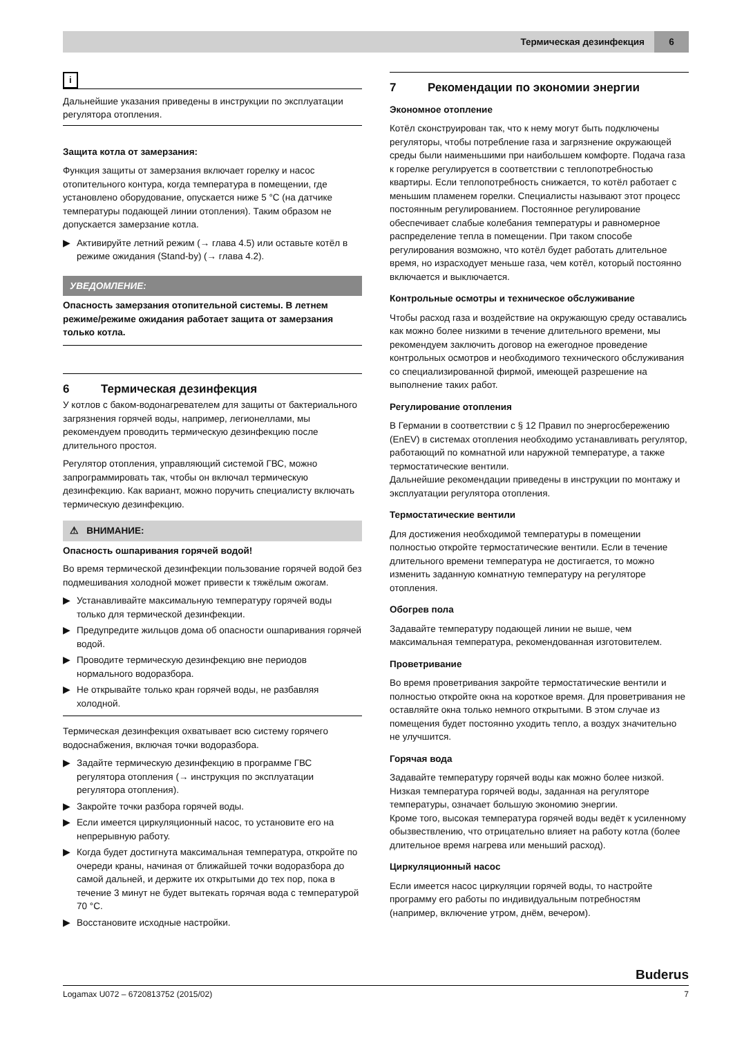Термическая дезинфекция
6
i
Дальнейшие указания приведены в инструкции по эксплуатации регулятора отопления.
Защита котла от замерзания:
Функция защиты от замерзания включает горелку и насос отопительного контура, когда температура в помещении, где установлено оборудование, опускается ниже 5 °C (на датчике температуры подающей линии отопления). Таким образом не допускается замерзание котла.
▶ Активируйте летний режим (→ глава 4.5) или оставьте котёл в режиме ожидания (Stand-by) (→ глава 4.2).
УВЕДОМЛЕНИЕ:
Опасность замерзания отопительной системы. В летнем режиме/режиме ожидания работает защита от замерзания только котла.
6 Термическая дезинфекция
У котлов с баком-водонагревателем для защиты от бактериального загрязнения горячей воды, например, легионеллами, мы рекомендуем проводить термическую дезинфекцию после длительного простоя.
Регулятор отопления, управляющий системой ГВС, можно запрограммировать так, чтобы он включал термическую дезинфекцию. Как вариант, можно поручить специалисту включать термическую дезинфекцию.
⚠ ВНИМАНИЕ:
Опасность ошпаривания горячей водой!
Во время термической дезинфекции пользование горячей водой без подмешивания холодной может привести к тяжёлым ожогам.
▶ Устанавливайте максимальную температуру горячей воды только для термической дезинфекции.
▶ Предупредите жильцов дома об опасности ошпаривания горячей водой.
▶ Проводите термическую дезинфекцию вне периодов нормального водоразбора.
▶ Не открывайте только кран горячей воды, не разбавляя холодной.
Термическая дезинфекция охватывает всю систему горячего водоснабжения, включая точки водоразбора.
▶ Задайте термическую дезинфекцию в программе ГВС регулятора отопления (→ инструкция по эксплуатации регулятора отопления).
▶ Закройте точки разбора горячей воды.
▶ Если имеется циркуляционный насос, то установите его на непрерывную работу.
▶ Когда будет достигнута максимальная температура, откройте по очереди краны, начиная от ближайшей точки водоразбора до самой дальней, и держите их открытыми до тех пор, пока в течение 3 минут не будет вытекать горячая вода с температурой 70 °C.
▶ Восстановите исходные настройки.
7 Рекомендации по экономии энергии
Экономное отопление
Котёл сконструирован так, что к нему могут быть подключены регуляторы, чтобы потребление газа и загрязнение окружающей среды были наименьшими при наибольшем комфорте. Подача газа к горелке регулируется в соответствии с теплопотребностью квартиры. Если теплопотребность снижается, то котёл работает с меньшим пламенем горелки. Специалисты называют этот процесс постоянным регулированием. Постоянное регулирование обеспечивает слабые колебания температуры и равномерное распределение тепла в помещении. При таком способе регулирования возможно, что котёл будет работать длительное время, но израсходует меньше газа, чем котёл, который постоянно включается и выключается.
Контрольные осмотры и техническое обслуживание
Чтобы расход газа и воздействие на окружающую среду оставались как можно более низкими в течение длительного времени, мы рекомендуем заключить договор на ежегодное проведение контрольных осмотров и необходимого технического обслуживания со специализированной фирмой, имеющей разрешение на выполнение таких работ.
Регулирование отопления
В Германии в соответствии с § 12 Правил по энергосбережению (EnEV) в системах отопления необходимо устанавливать регулятор, работающий по комнатной или наружной температуре, а также термостатические вентили.
Дальнейшие рекомендации приведены в инструкции по монтажу и эксплуатации регулятора отопления.
Термостатические вентили
Для достижения необходимой температуры в помещении полностью откройте термостатические вентили. Если в течение длительного времени температура не достигается, то можно изменить заданную комнатную температуру на регуляторе отопления.
Обогрев пола
Задавайте температуру подающей линии не выше, чем максимальная температура, рекомендованная изготовителем.
Проветривание
Во время проветривания закройте термостатические вентили и полностью откройте окна на короткое время. Для проветривания не оставляйте окна только немного открытыми. В этом случае из помещения будет постоянно уходить тепло, а воздух значительно не улучшится.
Горячая вода
Задавайте температуру горячей воды как можно более низкой. Низкая температура горячей воды, заданная на регуляторе температуры, означает большую экономию энергии.
Кроме того, высокая температура горячей воды ведёт к усиленному обызвествлению, что отрицательно влияет на работу котла (более длительное время нагрева или меньший расход).
Циркуляционный насос
Если имеется насос циркуляции горячей воды, то настройте программу его работы по индивидуальным потребностям (например, включение утром, днём, вечером).
Buderus
Logamax U072 – 6720813752 (2015/02) 7